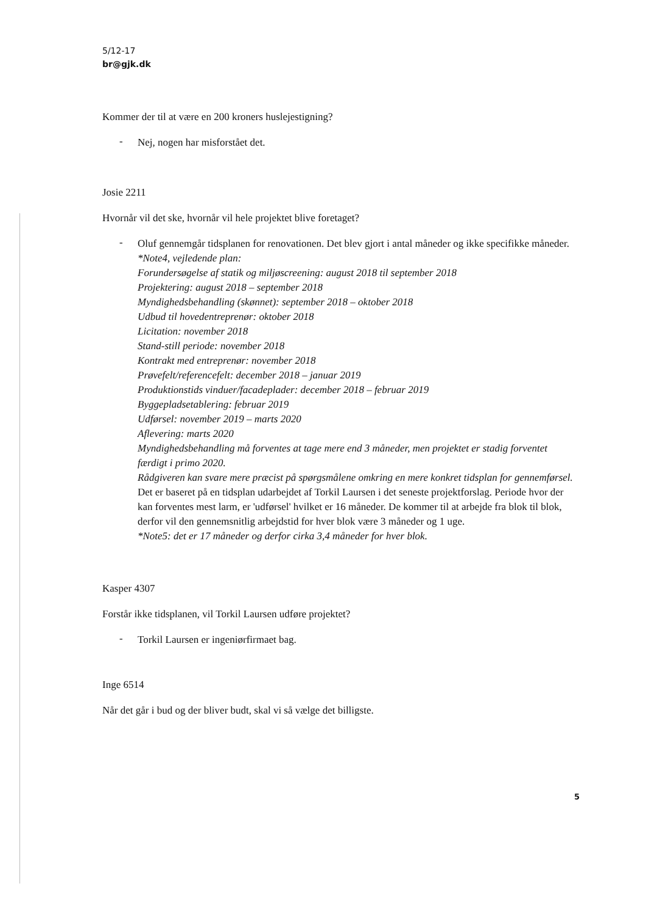5/12-17
br@gjk.dk
Kommer der til at være en 200 kroners huslejestigning?
- Nej, nogen har misforstået det.
Josie 2211
Hvornår vil det ske, hvornår vil hele projektet blive foretaget?
- Oluf gennemgår tidsplanen for renovationen. Det blev gjort i antal måneder og ikke specifikke måneder.
*Note4, vejledende plan:
Forundersøgelse af statik og miljøscreening: august 2018 til september 2018
Projektering: august 2018 – september 2018
Myndighedsbehandling (skønnet): september 2018 – oktober 2018
Udbud til hovedentreprenør: oktober 2018
Licitation: november 2018
Stand-still periode: november 2018
Kontrakt med entreprenør: november 2018
Prøvefelt/referencefelt: december 2018 – januar 2019
Produktionstids vinduer/facadeplader: december 2018 – februar 2019
Byggepladsetablering: februar 2019
Udførsel: november 2019 – marts 2020
Aflevering: marts 2020
Myndighedsbehandling må forventes at tage mere end 3 måneder, men projektet er stadig forventet færdigt i primo 2020.
Rådgiveren kan svare mere præcist på spørgsmålene omkring en mere konkret tidsplan for gennemførsel.
Det er baseret på en tidsplan udarbejdet af Torkil Laursen i det seneste projektforslag. Periode hvor der kan forventes mest larm, er 'udførsel' hvilket er 16 måneder. De kommer til at arbejde fra blok til blok, derfor vil den gennemsnitlig arbejdstid for hver blok være 3 måneder og 1 uge.
*Note5: det er 17 måneder og derfor cirka 3,4 måneder for hver blok.
Kasper 4307
Forstår ikke tidsplanen, vil Torkil Laursen udføre projektet?
- Torkil Laursen er ingeniørfirmaet bag.
Inge 6514
Når det går i bud og der bliver budt, skal vi så vælge det billigste.
5